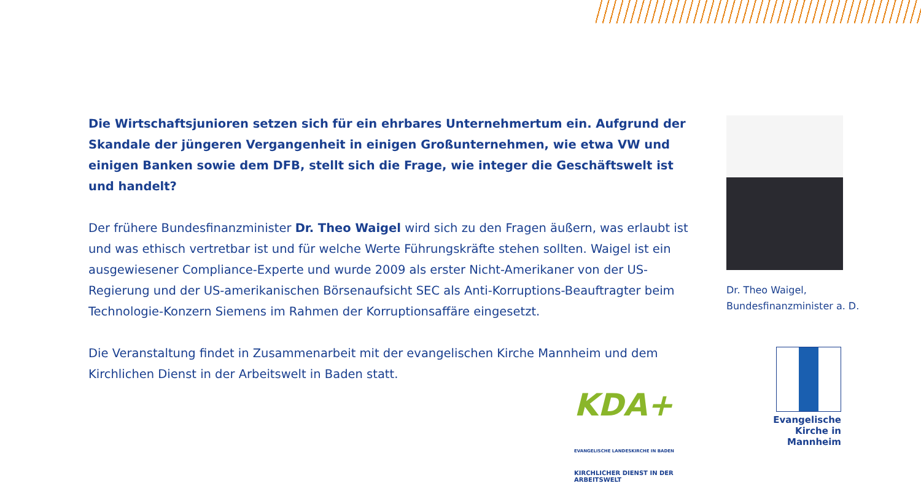Die Wirtschaftsjunioren setzen sich für ein ehrbares Unternehmertum ein. Aufgrund der Skandale der jüngeren Vergangenheit in einigen Großunternehmen, wie etwa VW und einigen Banken sowie dem DFB, stellt sich die Frage, wie integer die Geschäftswelt ist und handelt?
Der frühere Bundesfinanzminister Dr. Theo Waigel wird sich zu den Fragen äußern, was erlaubt ist und was ethisch vertretbar ist und für welche Werte Führungskräfte stehen sollten. Waigel ist ein ausgewiesener Compliance-Experte und wurde 2009 als erster Nicht-Amerikaner von der US-Regierung und der US-amerikanischen Börsenaufsicht SEC als Anti-Korruptions-Beauftragter beim Technologie-Konzern Siemens im Rahmen der Korruptionsaffäre eingesetzt.
Die Veranstaltung findet in Zusammenarbeit mit der evangelischen Kirche Mannheim und dem Kirchlichen Dienst in der Arbeitswelt in Baden statt.
Dr. Theo Waigel,
Bundesfinanzminister a. D.
KDA+ EVANGELISCHE LANDESKIRCHE IN BADEN
KIRCHLICHER DIENST IN DER ARBEITSWELT
Evangelische
Kirche in Mannheim